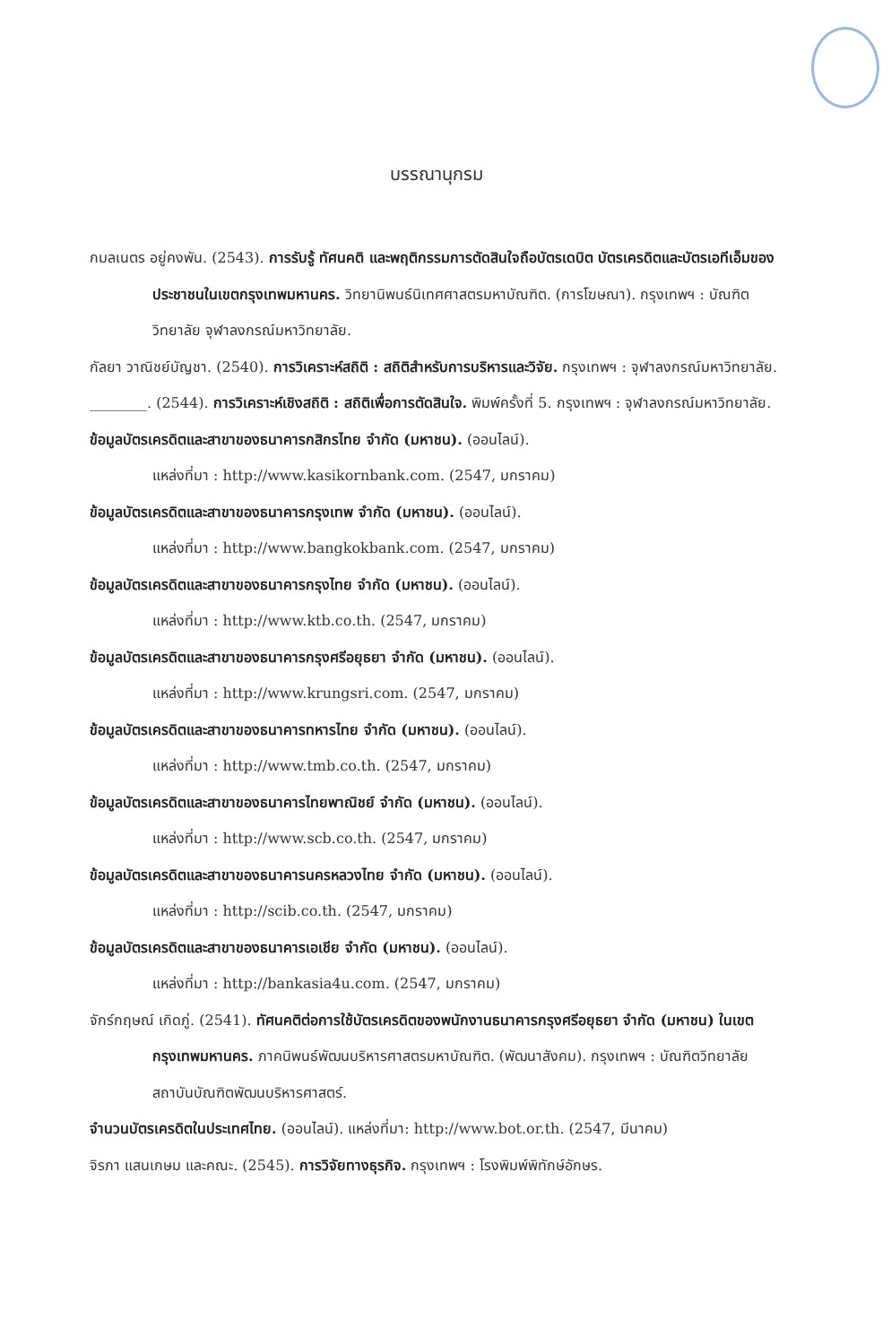บรรณานุกรม
กมลเนตร อยู่คงพัน. (2543). การรับรู้ ทัศนคติ และพฤติกรรมการตัดสินใจถือบัตรเดบิต บัตรเครดิตและบัตรเอทีเอ็มของประชาชนในเขตกรุงเทพมหานคร. วิทยานิพนธ์นิเทศศาสตรมหาบัณฑิต. (การโฆษณา). กรุงเทพฯ : บัณฑิตวิทยาลัย จุฬาลงกรณ์มหาวิทยาลัย.
กัลยา วาณิชย์บัญชา. (2540). การวิเคราะห์สถิติ : สถิติสำหรับการบริหารและวิจัย. กรุงเทพฯ : จุฬาลงกรณ์มหาวิทยาลัย.
________. (2544). การวิเคราะห์เชิงสถิติ : สถิติเพื่อการตัดสินใจ. พิมพ์ครั้งที่ 5. กรุงเทพฯ : จุฬาลงกรณ์มหาวิทยาลัย.
ข้อมูลบัตรเครดิตและสาขาของธนาคารกสิกรไทย จำกัด (มหาชน). (ออนไลน์).
แหล่งที่มา : http://www.kasikornbank.com. (2547, มกราคม)
ข้อมูลบัตรเครดิตและสาขาของธนาคารกรุงเทพ จำกัด (มหาชน). (ออนไลน์).
แหล่งที่มา : http://www.bangkokbank.com. (2547, มกราคม)
ข้อมูลบัตรเครดิตและสาขาของธนาคารกรุงไทย จำกัด (มหาชน). (ออนไลน์).
แหล่งที่มา : http://www.ktb.co.th. (2547, มกราคม)
ข้อมูลบัตรเครดิตและสาขาของธนาคารกรุงศรีอยุธยา จำกัด (มหาชน). (ออนไลน์).
แหล่งที่มา : http://www.krungsri.com. (2547, มกราคม)
ข้อมูลบัตรเครดิตและสาขาของธนาคารทหารไทย จำกัด (มหาชน). (ออนไลน์).
แหล่งที่มา : http://www.tmb.co.th. (2547, มกราคม)
ข้อมูลบัตรเครดิตและสาขาของธนาคารไทยพาณิชย์ จำกัด (มหาชน). (ออนไลน์).
แหล่งที่มา : http://www.scb.co.th. (2547, มกราคม)
ข้อมูลบัตรเครดิตและสาขาของธนาคารนครหลวงไทย จำกัด (มหาชน). (ออนไลน์).
แหล่งที่มา : http://scib.co.th. (2547, มกราคม)
ข้อมูลบัตรเครดิตและสาขาของธนาคารเอเชีย จำกัด (มหาชน). (ออนไลน์).
แหล่งที่มา : http://bankasia4u.com. (2547, มกราคม)
จักร์กฤษณ์ เกิดภู่. (2541). ทัศนคติต่อการใช้บัตรเครดิตของพนักงานธนาคารกรุงศรีอยุธยา จำกัด (มหาชน) ในเขตกรุงเทพมหานคร. ภาคนิพนธ์พัฒนบริหารศาสตรมหาบัณฑิต. (พัฒนาสังคม). กรุงเทพฯ : บัณฑิตวิทยาลัย สถาบันบัณฑิตพัฒนบริหารศาสตร์.
จำนวนบัตรเครดิตในประเทศไทย. (ออนไลน์). แหล่งที่มา: http://www.bot.or.th. (2547, มีนาคม)
จิรภา แสนเกษม และคณะ. (2545). การวิจัยทางธุรกิจ. กรุงเทพฯ : โรงพิมพ์พิทักษ์อักษร.